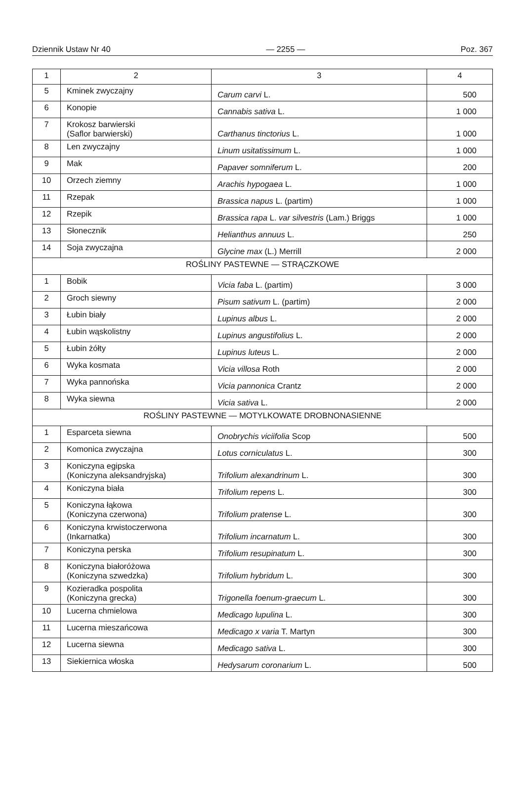Dziennik Ustaw Nr 40 — 2255 — Poz. 367
| 1 | 2 | 3 | 4 |
| --- | --- | --- | --- |
| 5 | Kminek zwyczajny | Carum carvi L. | 500 |
| 6 | Konopie | Cannabis sativa L. | 1 000 |
| 7 | Krokosz barwierski (Saflor barwierski) | Carthanus tinctorius L. | 1 000 |
| 8 | Len zwyczajny | Linum usitatissimum L. | 1 000 |
| 9 | Mak | Papaver somniferum L. | 200 |
| 10 | Orzech ziemny | Arachis hypogaea L. | 1 000 |
| 11 | Rzepak | Brassica napus L. (partim) | 1 000 |
| 12 | Rzepik | Brassica rapa L. var silvestris (Lam.) Briggs | 1 000 |
| 13 | Słonecznik | Helianthus annuus L. | 250 |
| 14 | Soja zwyczajna | Glycine max (L.) Merrill | 2 000 |
| ROŚLINY PASTEWNE — STRĄCZKOWE | | | |
| 1 | Bobik | Vicia faba L. (partim) | 3 000 |
| 2 | Groch siewny | Pisum sativum L. (partim) | 2 000 |
| 3 | Łubin biały | Lupinus albus L. | 2 000 |
| 4 | Łubin wąskolistny | Lupinus angustifolius L. | 2 000 |
| 5 | Łubin żółty | Lupinus luteus L. | 2 000 |
| 6 | Wyka kosmata | Vicia villosa Roth | 2 000 |
| 7 | Wyka pannońska | Vicia pannonica Crantz | 2 000 |
| 8 | Wyka siewna | Vicia sativa L. | 2 000 |
| ROŚLINY PASTEWNE — MOTYLKOWATE DROBNONASIENNE | | | |
| 1 | Esparceta siewna | Onobrychis viciifolia Scop | 500 |
| 2 | Komonica zwyczajna | Lotus corniculatus L. | 300 |
| 3 | Koniczyna egipska (Koniczyna aleksandryjska) | Trifolium alexandrinum L. | 300 |
| 4 | Koniczyna biała | Trifolium repens L. | 300 |
| 5 | Koniczyna łąkowa (Koniczyna czerwona) | Trifolium pratense L. | 300 |
| 6 | Koniczyna krwistoczerwona (Inkarnatka) | Trifolium incarnatum L. | 300 |
| 7 | Koniczyna perska | Trifolium resupinatum L. | 300 |
| 8 | Koniczyna białoróżowa (Koniczyna szwedzka) | Trifolium hybridum L. | 300 |
| 9 | Kozieradka pospolita (Koniczyna grecka) | Trigonella foenum-graecum L. | 300 |
| 10 | Lucerna chmielowa | Medicago lupulina L. | 300 |
| 11 | Lucerna mieszańcowa | Medicago x varia T. Martyn | 300 |
| 12 | Lucerna siewna | Medicago sativa L. | 300 |
| 13 | Siekiernica włoska | Hedysarum coronarium L. | 500 |